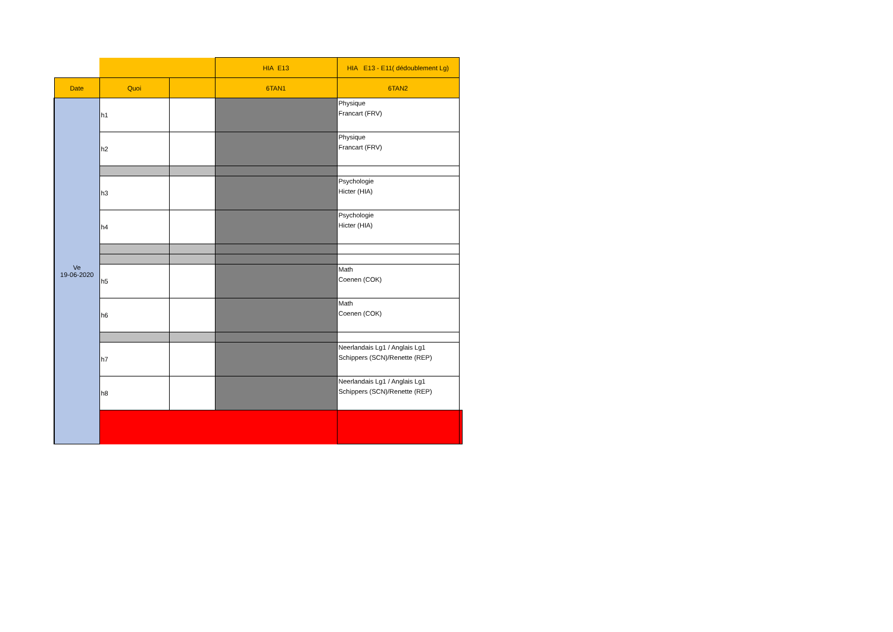| | | | HIA E13 | HIA E13 - E11( dédoublement Lg) | |
| Date | Quoi | | 6TAN1 | 6TAN2 | |
| Ve 19-06-2020 | h1 | | | Physique Francart (FRV) | |
| | h2 | | | Physique Francart (FRV) | |
| | h3 | | | Psychologie Hicter (HIA) | |
| | h4 | | | Psychologie Hicter (HIA) | |
| | h5 | | | Math Coenen (COK) | |
| | h6 | | | Math Coenen (COK) | |
| | h7 | | | Neerlandais Lg1 / Anglais Lg1 Schippers (SCN)/Renette (REP) | |
| | h8 | | | Neerlandais Lg1 / Anglais Lg1 Schippers (SCN)/Renette (REP) | |